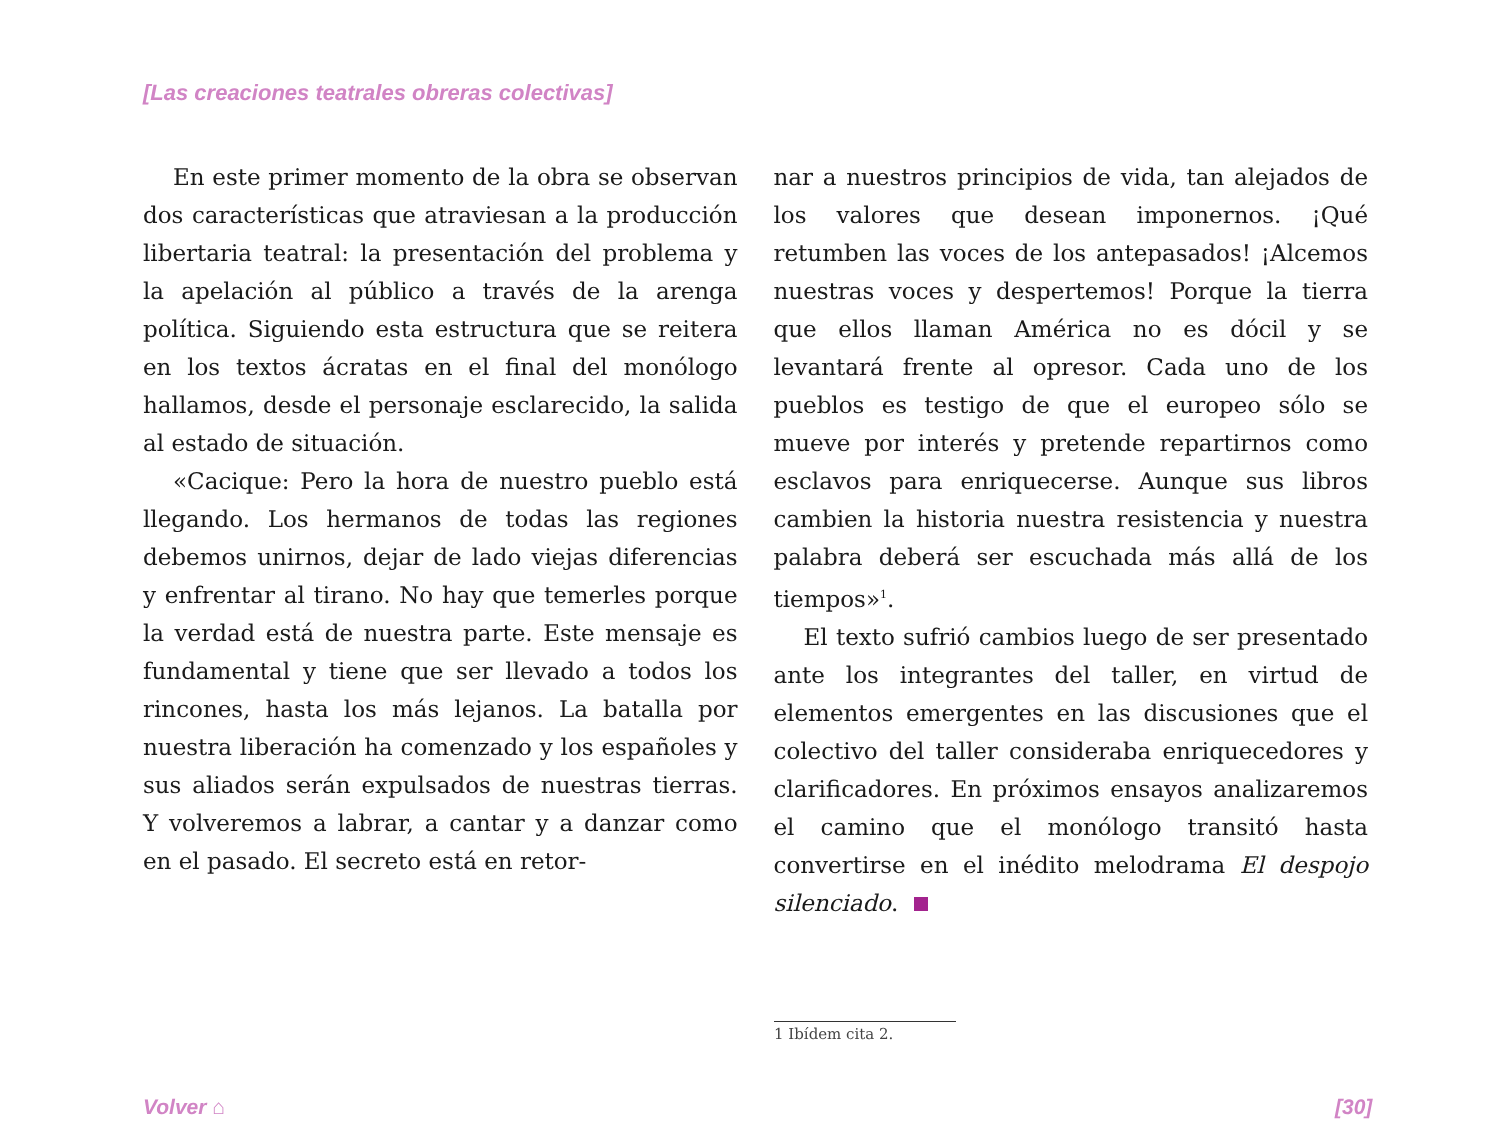[Las creaciones teatrales obreras colectivas]
En este primer momento de la obra se observan dos características que atraviesan a la producción libertaria teatral: la presentación del problema y la apelación al público a través de la arenga política. Siguiendo esta estructura que se reitera en los textos ácratas en el final del monólogo hallamos, desde el personaje esclarecido, la salida al estado de situación.
«Cacique: Pero la hora de nuestro pueblo está llegando. Los hermanos de todas las regiones debemos unirnos, dejar de lado viejas diferencias y enfrentar al tirano. No hay que temerles porque la verdad está de nuestra parte. Este mensaje es fundamental y tiene que ser llevado a todos los rincones, hasta los más lejanos. La batalla por nuestra liberación ha comenzado y los españoles y sus aliados serán expulsados de nuestras tierras. Y volveremos a labrar, a cantar y a danzar como en el pasado. El secreto está en retor-
nar a nuestros principios de vida, tan alejados de los valores que desean imponernos. ¡Qué retumben las voces de los antepasados! ¡Alcemos nuestras voces y despertemos! Porque la tierra que ellos llaman América no es dócil y se levantará frente al opresor. Cada uno de los pueblos es testigo de que el europeo sólo se mueve por interés y pretende repartirnos como esclavos para enriquecerse. Aunque sus libros cambien la historia nuestra resistencia y nuestra palabra deberá ser escuchada más allá de los tiempos»<sup>1</sup>.
El texto sufrió cambios luego de ser presentado ante los integrantes del taller, en virtud de elementos emergentes en las discusiones que el colectivo del taller consideraba enriquecedores y clarificadores. En próximos ensayos analizaremos el camino que el monólogo transitó hasta convertirse en el inédito melodrama El despojo silenciado.
1 Ibídem cita 2.
Volver ⌂ [30]